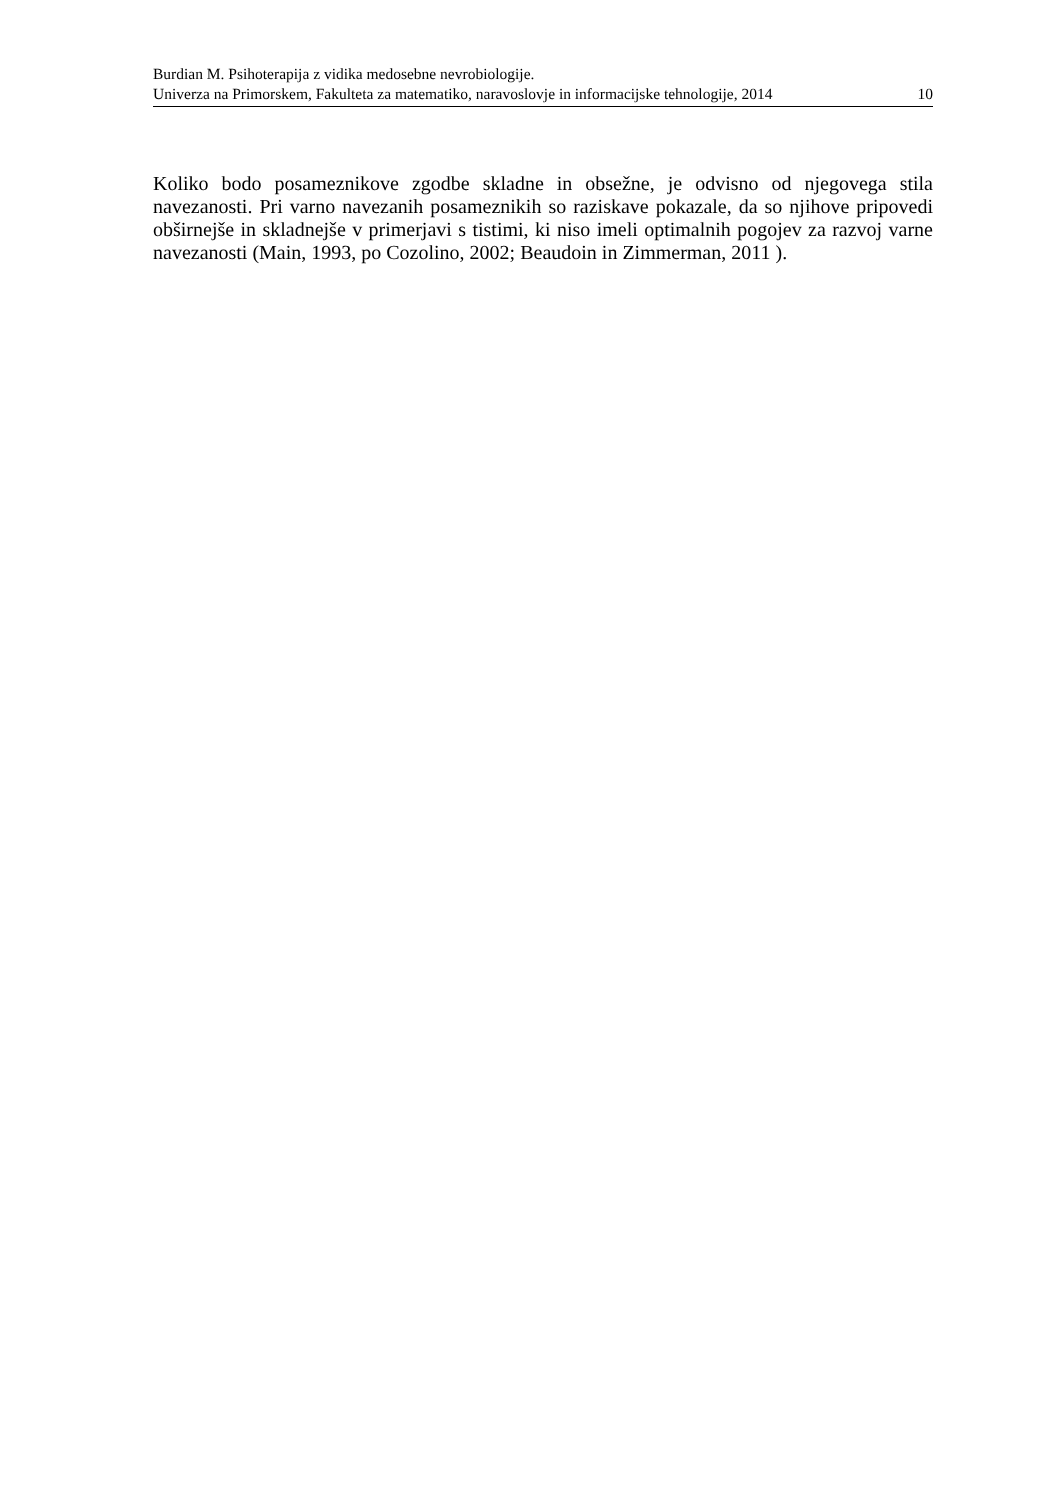Burdian M. Psihoterapija z vidika medosebne nevrobiologije.
Univerza na Primorskem, Fakulteta za matematiko, naravoslovje in informacijske tehnologije, 2014 10
Koliko bodo posameznikove zgodbe skladne in obsežne, je odvisno od njegovega stila navezanosti. Pri varno navezanih posameznikih so raziskave pokazale, da so njihove pripovedi obširnejše in skladnejše v primerjavi s tistimi, ki niso imeli optimalnih pogojev za razvoj varne navezanosti (Main, 1993, po Cozolino, 2002; Beaudoin in Zimmerman, 2011 ).